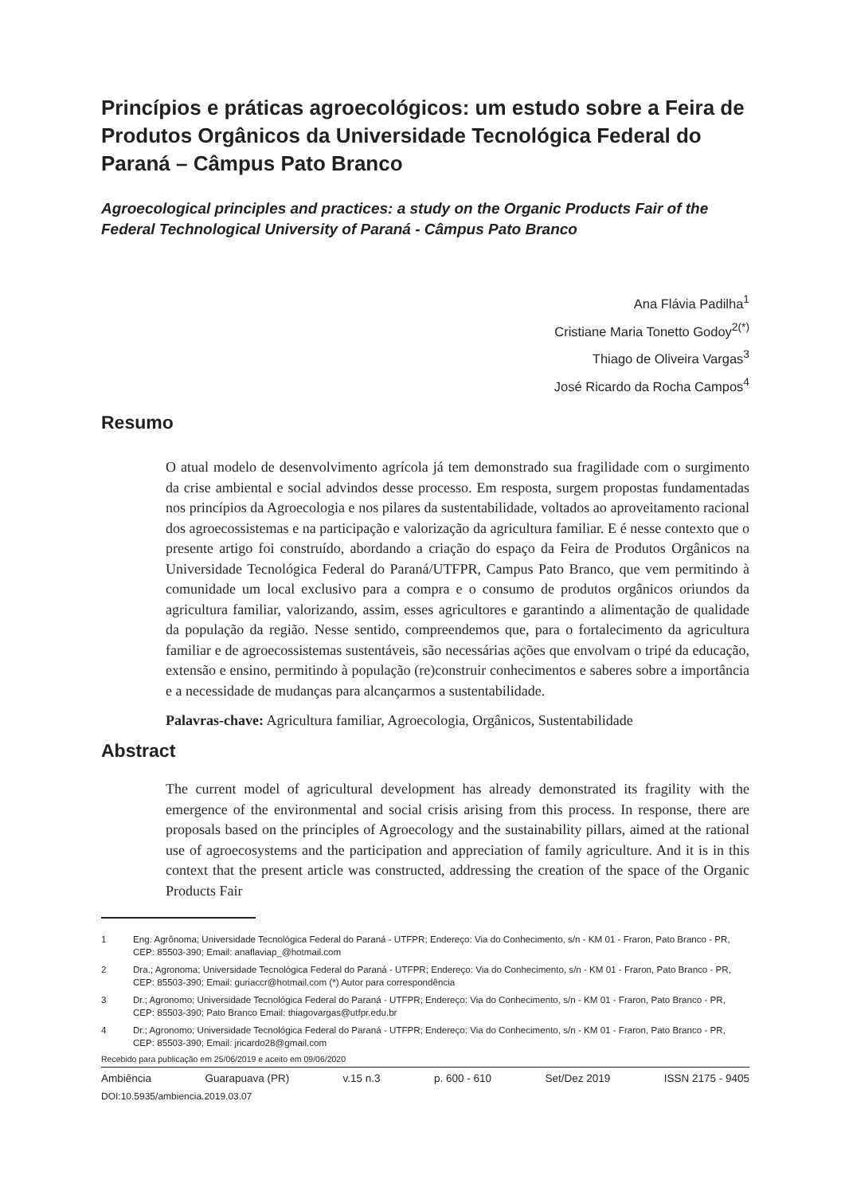Princípios e práticas agroecológicos: um estudo sobre a Feira de Produtos Orgânicos da Universidade Tecnológica Federal do Paraná – Câmpus Pato Branco
Agroecological principles and practices: a study on the Organic Products Fair of the Federal Technological University of Paraná - Câmpus Pato Branco
Ana Flávia Padilha<sup>1</sup>
Cristiane Maria Tonetto Godoy<sup>2(*)</sup>
Thiago de Oliveira Vargas<sup>3</sup>
José Ricardo da Rocha Campos<sup>4</sup>
Resumo
O atual modelo de desenvolvimento agrícola já tem demonstrado sua fragilidade com o surgimento da crise ambiental e social advindos desse processo. Em resposta, surgem propostas fundamentadas nos princípios da Agroecologia e nos pilares da sustentabilidade, voltados ao aproveitamento racional dos agroecossistemas e na participação e valorização da agricultura familiar. E é nesse contexto que o presente artigo foi construído, abordando a criação do espaço da Feira de Produtos Orgânicos na Universidade Tecnológica Federal do Paraná/UTFPR, Campus Pato Branco, que vem permitindo à comunidade um local exclusivo para a compra e o consumo de produtos orgânicos oriundos da agricultura familiar, valorizando, assim, esses agricultores e garantindo a alimentação de qualidade da população da região. Nesse sentido, compreendemos que, para o fortalecimento da agricultura familiar e de agroecossistemas sustentáveis, são necessárias ações que envolvam o tripé da educação, extensão e ensino, permitindo à população (re)construir conhecimentos e saberes sobre a importância e a necessidade de mudanças para alcançarmos a sustentabilidade.
Palavras-chave: Agricultura familiar, Agroecologia, Orgânicos, Sustentabilidade
Abstract
The current model of agricultural development has already demonstrated its fragility with the emergence of the environmental and social crisis arising from this process. In response, there are proposals based on the principles of Agroecology and the sustainability pillars, aimed at the rational use of agroecosystems and the participation and appreciation of family agriculture. And it is in this context that the present article was constructed, addressing the creation of the space of the Organic Products Fair
1 Eng. Agrônoma; Universidade Tecnológica Federal do Paraná - UTFPR; Endereço: Via do Conhecimento, s/n - KM 01 - Fraron, Pato Branco - PR, CEP: 85503-390; Email: anaflaviap_@hotmail.com
2 Dra.; Agronoma; Universidade Tecnológica Federal do Paraná - UTFPR; Endereço: Via do Conhecimento, s/n - KM 01 - Fraron, Pato Branco - PR, CEP: 85503-390; Email: guriaccr@hotmail.com (*) Autor para correspondência
3 Dr.; Agronomo; Universidade Tecnológica Federal do Paraná - UTFPR; Endereço: Via do Conhecimento, s/n - KM 01 - Fraron, Pato Branco - PR, CEP: 85503-390; Pato Branco Email: thiagovargas@utfpr.edu.br
4 Dr.; Agronomo; Universidade Tecnológica Federal do Paraná - UTFPR; Endereço: Via do Conhecimento, s/n - KM 01 - Fraron, Pato Branco - PR, CEP: 85503-390; Email: jricardo28@gmail.com
Recebido para publicação em 25/06/2019 e aceito em 09/06/2020
Ambiência Guarapuava (PR) v.15 n.3 p. 600 - 610 Set/Dez 2019 ISSN 2175 - 9405
DOI:10.5935/ambiencia.2019.03.07